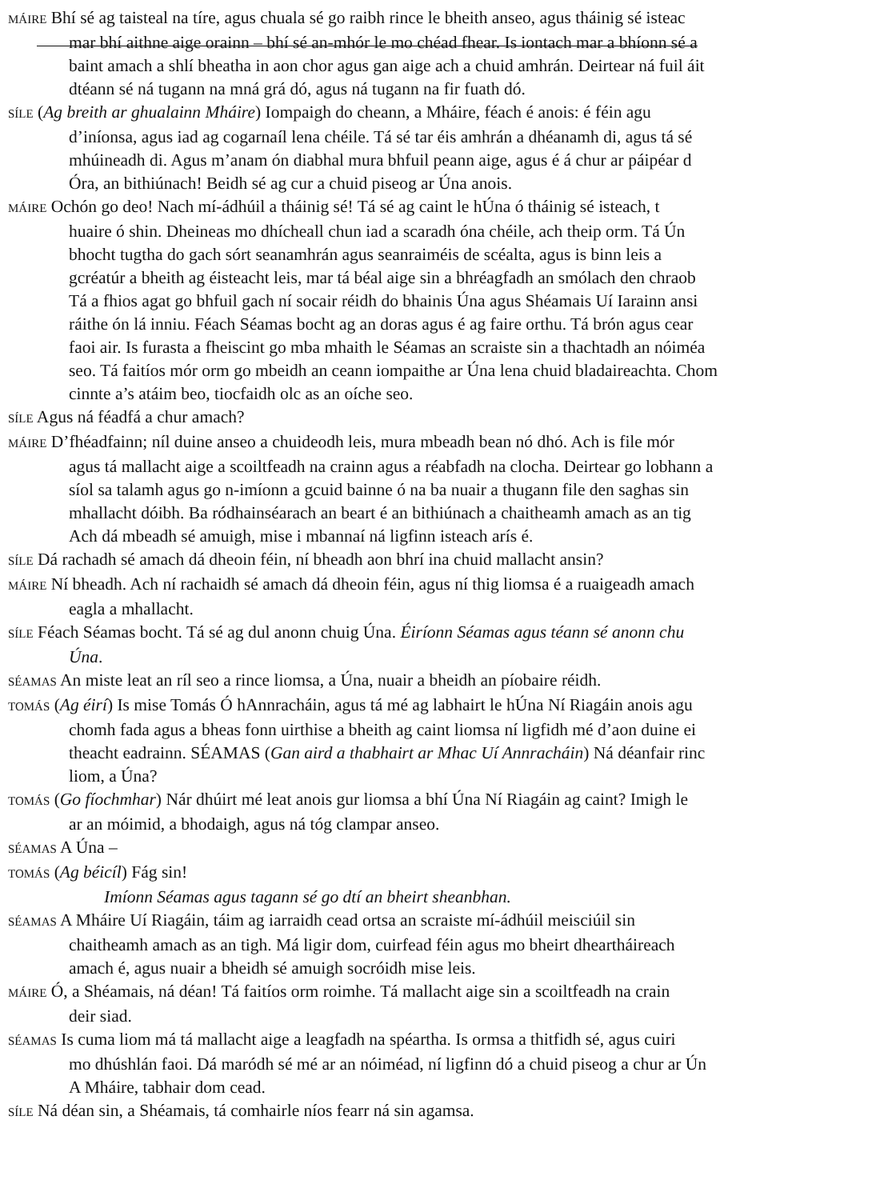MÁIRE Bhí sé ag taisteal na tíre, agus chuala sé go raibh rince le bheith anseo, agus tháinig sé isteac
mar bhí aithne aige orainn – bhí sé an-mhór le mo chéad fhear. Is iontach mar a bhíonn sé a
baint amach a shlí bheatha in aon chor agus gan aige ach a chuid amhrán. Deirtear ná fuil áit
dtéann sé ná tugann na mná grá dó, agus ná tugann na fir fuath dó.
SÍLE (Ag breith ar ghualainn Mháire) Iompaigh do cheann, a Mháire, féach é anois: é féin agu
d’iníonsa, agus iad ag cogarnaíl lena chéile. Tá sé tar éis amhrán a dhéanamh di, agus tá sé
mhúineadh di. Agus m’anam ón diabhal mura bhfuil peann aige, agus é á chur ar páipéar d
Óra, an bithiúnach! Beidh sé ag cur a chuid piseog ar Úna anois.
MÁIRE Ochón go deo! Nach mí-ádhúil a tháinig sé! Tá sé ag caint le hÚna ó tháinig sé isteach, t
huaire ó shin. Dheineas mo dhícheall chun iad a scaradh óna chéile, ach theip orm. Tá Ún
bhocht tugtha do gach sórt seanamhrán agus seanraiméis de scéalta, agus is binn leis a
gcréatúr a bheith ag éisteacht leis, mar tá béal aige sin a bhréagfadh an smólach den chraob
Tá a fhios agat go bhfuil gach ní socair réidh do bhainis Úna agus Shéamais Uí Iarainn ansi
ráithe ón lá inniu. Féach Séamas bocht ag an doras agus é ag faire orthu. Tá brón agus cear
faoi air. Is furasta a fheiscint go mba mhaith le Séamas an scraiste sin a thachtadh an nóiméa
seo. Tá faitíos mór orm go mbeidh an ceann iompaithe ar Úna lena chuid bladaireachta. Chom
cinnte a’s atáim beo, tiocfaidh olc as an oíche seo.
SÍLE Agus ná féadfá a chur amach?
MÁIRE D’fhéadfainn; níl duine anseo a chuideodh leis, mura mbeadh bean nó dhó. Ach is file mór
agus tá mallacht aige a scoiltfeadh na crainn agus a réabfadh na clocha. Deirtear go lobhann a
síol sa talamh agus go n-imíonn a gcuid bainne ó na ba nuair a thugann file den saghas sin
mhallacht dóibh. Ba ródhainséarach an beart é an bithiúnach a chaitheamh amach as an tig
Ach dá mbeadh sé amuigh, mise i mbannaí ná ligfinn isteach arís é.
SÍLE Dá rachadh sé amach dá dheoin féin, ní bheadh aon bhrí ina chuid mallacht ansin?
MÁIRE Ní bheadh. Ach ní rachaidh sé amach dá dheoin féin, agus ní thig liomsa é a ruaigeadh amach
eagla a mhallacht.
SÍLE Féach Séamas bocht. Tá sé ag dul anonn chuig Úna. Éiríonn Séamas agus téann sé anonn chu
Úna.
SÉAMAS An miste leat an ríl seo a rince liomsa, a Úna, nuair a bheidh an píobaire réidh.
TOMÁS (Ag éirí) Is mise Tomás Ó hAnnracháin, agus tá mé ag labhairt le hÚna Ní Riagáin anois agu
chomh fada agus a bheas fonn uirthise a bheith ag caint liomsa ní ligfidh mé d’aon duine ei
theacht eadrainn. SÉAMAS (Gan aird a thabhairt ar Mhac Uí Annracháin) Ná déanfair rinc
liom, a Úna?
TOMÁS (Go fíochmhar) Nár dhúirt mé leat anois gur liomsa a bhí Úna Ní Riagáin ag caint? Imigh le
ar an móimid, a bhodaigh, agus ná tóg clampar anseo.
SÉAMAS A Úna –
TOMÁS (Ag béicíl) Fág sin!
Imíonn Séamas agus tagann sé go dtí an bheirt sheanbhan.
SÉAMAS A Mháire Uí Riagáin, táim ag iarraidh cead ortsa an scraiste mí-ádhúil meisciúil sin
chaitheamh amach as an tigh. Má ligir dom, cuirfead féin agus mo bheirt dheartháireach
amach é, agus nuair a bheidh sé amuigh socróidh mise leis.
MÁIRE Ó, a Shéamais, ná déan! Tá faitíos orm roimhe. Tá mallacht aige sin a scoiltfeadh na crain
deir siad.
SÉAMAS Is cuma liom má tá mallacht aige a leagfadh na spéartha. Is ormsa a thitfidh sé, agus cuiri
mo dhúshlán faoi. Dá maródh sé mé ar an nóiméad, ní ligfinn dó a chuid piseog a chur ar Ún
A Mháire, tabhair dom cead.
SÍLE Ná déan sin, a Shéamais, tá comhairle níos fearr ná sin agamsa.